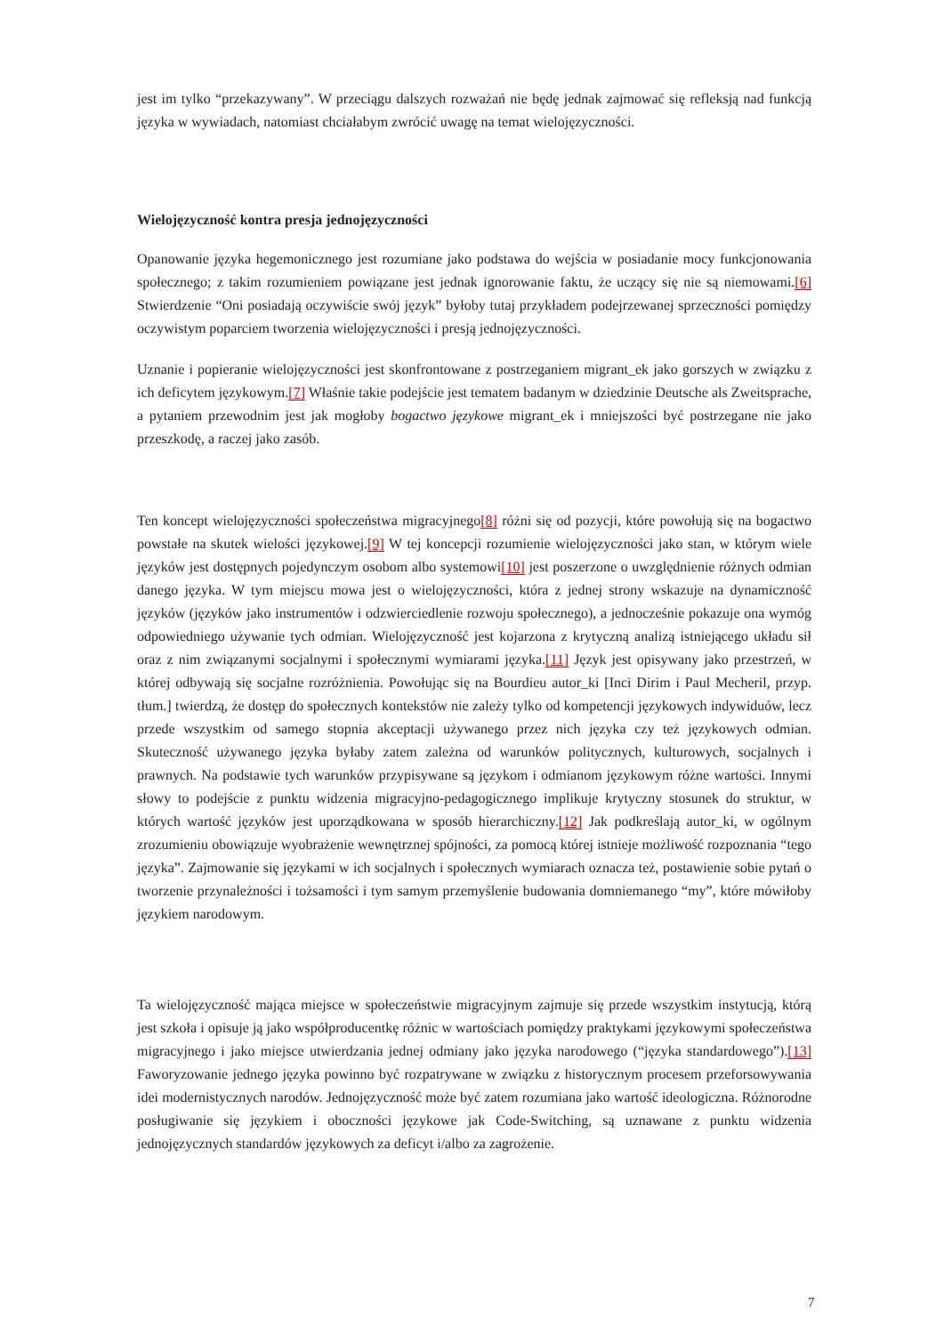jest im tylko “przekazywany”. W przeciągu dalszych rozważań nie będę jednak zajmować się refleksją nad funkcją języka w wywiadach, natomiast chciałabym zwrócić uwagę na temat wielojęzyczności.
Wielojęzyczność kontra presja jednojęzyczności
Opanowanie języka hegemonicznego jest rozumiane jako podstawa do wejścia w posiadanie mocy funkcjonowania społecznego; z takim rozumieniem powiązane jest jednak ignorowanie faktu, że uczący się nie są niemowami.[6] Stwierdzenie “Oni posiadają oczywiście swój język” byłoby tutaj przykładem podejrzewanej sprzeczności pomiędzy oczywistym poparciem tworzenia wielojęzyczności i presją jednojęzyczności.
Uznanie i popieranie wielojęzyczności jest skonfrontowane z postrzeganiem migrant_ek jako gorszych w związku z ich deficytem językowym.[7] Właśnie takie podejście jest tematem badanym w dziedzinie Deutsche als Zweitsprache, a pytaniem przewodnim jest jak mogłoby bogactwo językowe migrant_ek i mniejszości być postrzegane nie jako przeszkodę, a raczej jako zasób.
Ten koncept wielojęzyczności społeczeństwa migracyjnego[8] różni się od pozycji, które powołują się na bogactwo powstałe na skutek wielości językowej.[9] W tej koncepcji rozumienie wielojęzyczności jako stan, w którym wiele języków jest dostępnych pojedynczym osobom albo systemowi[10] jest poszerzone o uwzględnienie różnych odmian danego języka. W tym miejscu mowa jest o wielojęzyczności, która z jednej strony wskazuje na dynamiczność języków (języków jako instrumentów i odzwierciedlenie rozwoju społecznego), a jednocześnie pokazuje ona wymóg odpowiedniego używanie tych odmian. Wielojęzyczność jest kojarzona z krytyczną analizą istniejącego układu sił oraz z nim związanymi socjalnymi i społecznymi wymiarami języka.[11] Język jest opisywany jako przestrzeń, w której odbywają się socjalne rozróżnienia. Powołując się na Bourdieu autor_ki [Inci Dirim i Paul Mecheril, przyp. tłum.] twierdzą, że dostęp do społecznych kontekstów nie zależy tylko od kompetencji językowych indywiduów, lecz przede wszystkim od samego stopnia akceptacji używanego przez nich języka czy też językowych odmian. Skuteczność używanego języka byłaby zatem zależna od warunków politycznych, kulturowych, socjalnych i prawnych. Na podstawie tych warunków przypisywane są językom i odmianom językowym różne wartości. Innymi słowy to podejście z punktu widzenia migracyjno-pedagogicznego implikuje krytyczny stosunek do struktur, w których wartość języków jest uporządkowana w sposób hierarchiczny.[12] Jak podkreślają autor_ki, w ogólnym zrozumieniu obowiązuje wyobrażenie wewnętrznej spójności, za pomocą której istnieje możliwość rozpoznania “tego języka”. Zajmowanie się językami w ich socjalnych i społecznych wymiarach oznacza też, postawienie sobie pytań o tworzenie przynależności i tożsamości i tym samym przemyślenie budowania domniemanego “my”, które mówiłoby językiem narodowym.
Ta wielojęzyczność mająca miejsce w społeczeństwie migracyjnym zajmuje się przede wszystkim instytucją, którą jest szkoła i opisuje ją jako współproducentkę różnic w wartościach pomiędzy praktykami językowymi społeczeństwa migracyjnego i jako miejsce utwierdzania jednej odmiany jako języka narodowego (“języka standardowego”).[13] Faworyzowanie jednego języka powinno być rozpatrywane w związku z historycznym procesem przeforsowywania idei modernistycznych narodów. Jednojęzyczność może być zatem rozumiana jako wartość ideologiczna. Różnorodne posługiwanie się językiem i oboczności językowe jak Code-Switching, są uznawane z punktu widzenia jednojęzycznych standardów językowych za deficyt i/albo za zagrożenie.
7